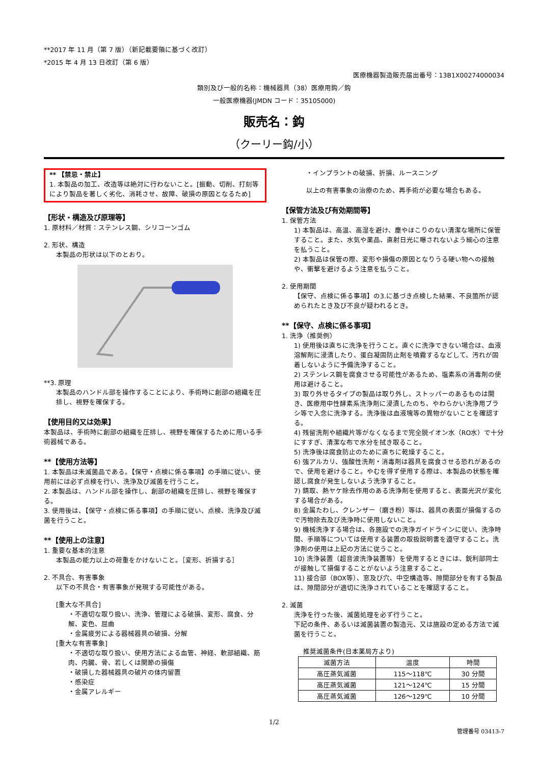**2017 年 11 月（第 7 版）（新記載要領に基づく改訂）
*2015 年 4 月 13 日改訂（第 6 版）
医療機器製造販売届出番号：13B1X00274000034
類別及び一般的名称：機械器具（38）医療用鈎／鈎
一般医療機器(JMDN コード：35105000)
販売名：鈎
（クーリー鈎/小）
** 【禁忌・禁止】
1. 本製品の加工、改造等は絶対に行わないこと。[振動、切削、打刻等により製品を著しく劣化、消耗させ、故障、破損の原因となるため]
【形状・構造及び原理等】
1. 原材料／材質：ステンレス鋼、シリコーンゴム
2. 形状、構造
本製品の形状は以下のとおり。
**3. 原理
本製品のハンドル部を操作することにより、手術時に創部の組織を圧排し、視野を確保する。
【使用目的又は効果】
本製品は、手術時に創部の組織を圧排し、視野を確保するために用いる手術器械である。
**【使用方法等】
1. 本製品は未滅菌品である。【保守・点検に係る事項】の手順に従い、使用前には必ず点検を行い、洗浄及び滅菌を行うこと。
2. 本製品は、ハンドル部を操作し、創部の組織を圧排し、視野を確保する。
3. 使用後は、【保守・点検に係る事項】の手順に従い、点検、洗浄及び滅菌を行うこと。
**【使用上の注意】
1. 重要な基本的注意
本製品の能力以上の荷重をかけないこと。［変形、折損する］
2. 不具合、有害事象
以下の不具合・有害事象が発現する可能性がある。
[重大な不具合]
・不適切な取り扱い、洗浄、管理による破損、変形、腐食、分解、変色、屈曲
・金属疲労による器械器具の破損、分解
[重大な有害事象]
・不適切な取り扱い、使用方法による血管、神経、軟部組織、筋肉、内臓、骨、若しくは関節の損傷
・破損した器械器具の破片の体内留置
・感染症
・金属アレルギー
・インプラントの破損、折損、ルースニング
以上の有害事象の治療のため、再手術が必要な場合もある。
【保管方法及び有効期間等】
1. 保管方法
1) 本製品は、高温、高湿を避け、塵やほこりのない清潔な場所に保管すること。また、水気や薬品、直射日光に曝されないよう細心の注意を払うこと。
2) 本製品は保管の際、変形や損傷の原因となりうる硬い物への接触や、衝撃を避けるよう注意を払うこと。
2. 使用期間
【保守、点検に係る事項】の3.に基づき点検した結果、不良箇所が認められたとき及び不良が疑われるとき。
**【保守、点検に係る事項】
1. 洗浄（推奨例）
1) 使用後は直ちに洗浄を行うこと。直ぐに洗浄できない場合は、血液溶解剤に浸漬したり、蛋白凝固防止剤を噴霧するなどして、汚れが固着しないように予備洗浄すること。
2) ステンレス鋼を腐食させる可能性があるため、塩素系の消毒剤の使用は避けること。
3) 取り外せるタイプの製品は取り外し、ストッパーのあるものは開き、医療用中性酵素系洗浄剤に浸漬したのち、やわらかい洗浄用ブラシ等で入念に洗浄する。洗浄後は血液塊等の異物がないことを確認する。
4) 残留洗剤や組織片等がなくなるまで完全脱イオン水（RO水）で十分にすすぎ、清潔な布で水分を拭き取ること。
5) 洗浄後は腐食防止のために直ちに乾燥すること。
6) 強アルカリ、強酸性洗剤・消毒剤は器具を腐食させる恐れがあるので、使用を避けること。やむを得ず使用する際は、本製品の状態を確認し腐食が発生しないよう洗浄すること。
7) 錆取、熱ヤケ除去作用のある洗浄剤を使用すると、表面光沢が変化する場合がある。
8) 金属たわし、クレンザー（磨き粉）等は、器具の表面が損傷するので汚物除去及び洗浄時に使用しないこと。
9) 機械洗浄する場合は、各施設での洗浄ガイドラインに従い、洗浄時間、手順等については使用する装置の取扱説明書を遵守すること。洗浄剤の使用は上記の方法に従うこと。
10) 洗浄装置（超音波洗浄装置等）を使用するときには、鋭利部同士が接触して損傷することがないよう注意すること。
11) 接合部（BOX等）、窓及び穴、中空構造等、隙間部分を有する製品は、隙間部分が適切に洗浄されていることを確認すること。
2. 滅菌
洗浄を行った後、滅菌処理を必ず行うこと。
下記の条件、あるいは滅菌装置の製造元、又は施設の定める方法で滅菌を行うこと。
推奨滅菌条件(日本薬局方より)
| 滅菌方法 | 温度 | 時間 |
| --- | --- | --- |
| 高圧蒸気滅菌 | 115～118℃ | 30 分間 |
| 高圧蒸気滅菌 | 121～124℃ | 15 分間 |
| 高圧蒸気滅菌 | 126～129℃ | 10 分間 |
1/2
管理番号 03413-7